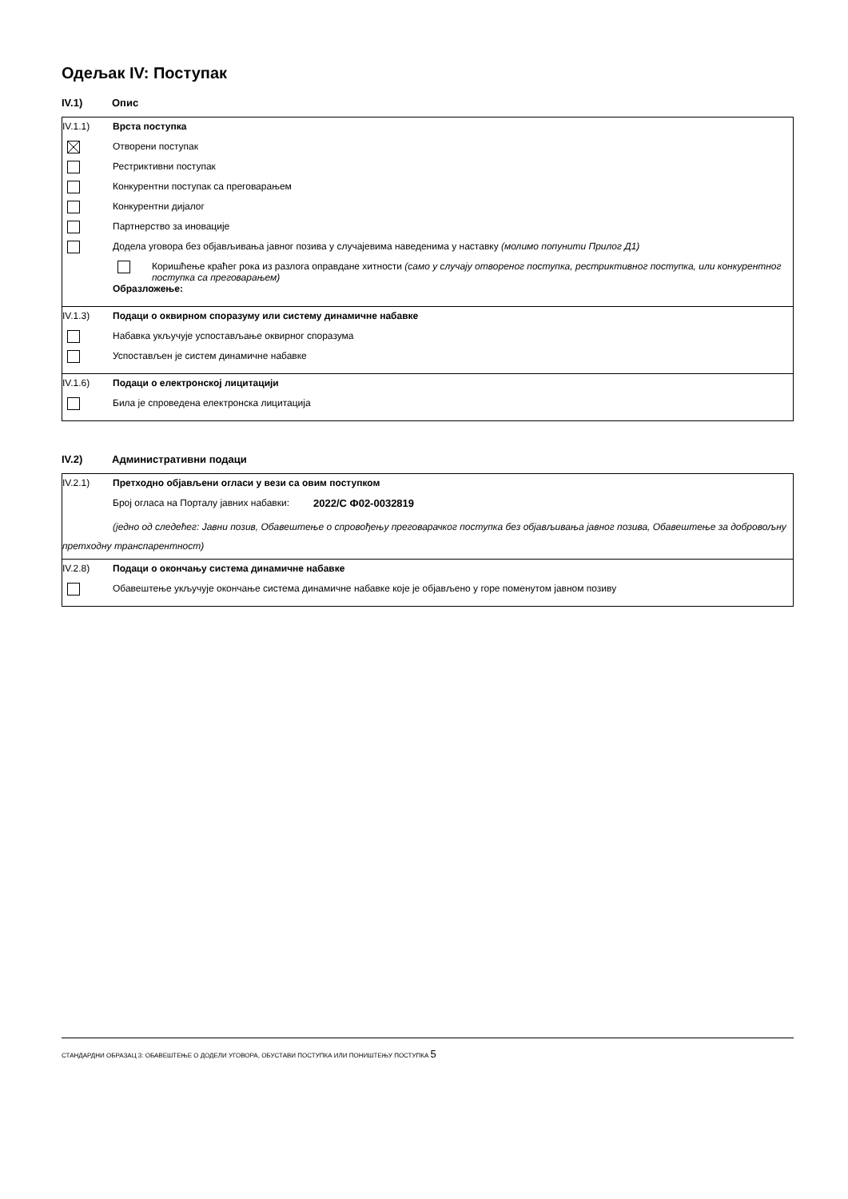Одељак IV: Поступак
IV.1) Опис
IV.1.1) Врста поступка
Отворени поступак
Рестриктивни поступак
Конкурентни поступак са преговарањем
Конкурентни дијалог
Партнерство за иновације
Додела уговора без објављивања јавног позива у случајевима наведенима у наставку (молимо попунити Прилог Д1)
Коришћење краћег рока из разлога оправдане хитности (само у случају отвореног поступка, рестриктивног поступка, или конкурентног поступка са преговарањем)
Образложење:
IV.1.3) Подаци о оквирном споразуму или систему динамичне набавке
Набавка укључује успостављање оквирног споразума
Успостављен је систем динамичне набавке
IV.1.6) Подаци о електронској лицитацији
Била је спроведена електронска лицитација
IV.2) Административни подаци
IV.2.1) Претходно објављени огласи у вези са овим поступком
Број огласа на Порталу јавних набавки: 2022/С Ф02-0032819
(једно од следећег: Јавни позив, Обавештење о спровођењу преговарачког поступка без објављивања јавног позива, Обавештење за добровољну претходну транспарентност)
IV.2.8) Подаци о окончању система динамичне набавке
Обавештење укључује окончање система динамичне набавке које је објављено у горе поменутом јавном позиву
СТАНДАРДНИ ОБРАЗАЦ 3: ОБАВЕШТЕЊЕ О ДОДЕЛИ УГОВОРА, ОБУСТАВИ ПОСТУПКА ИЛИ ПОНИШТЕЊУ ПОСТУПКА 5